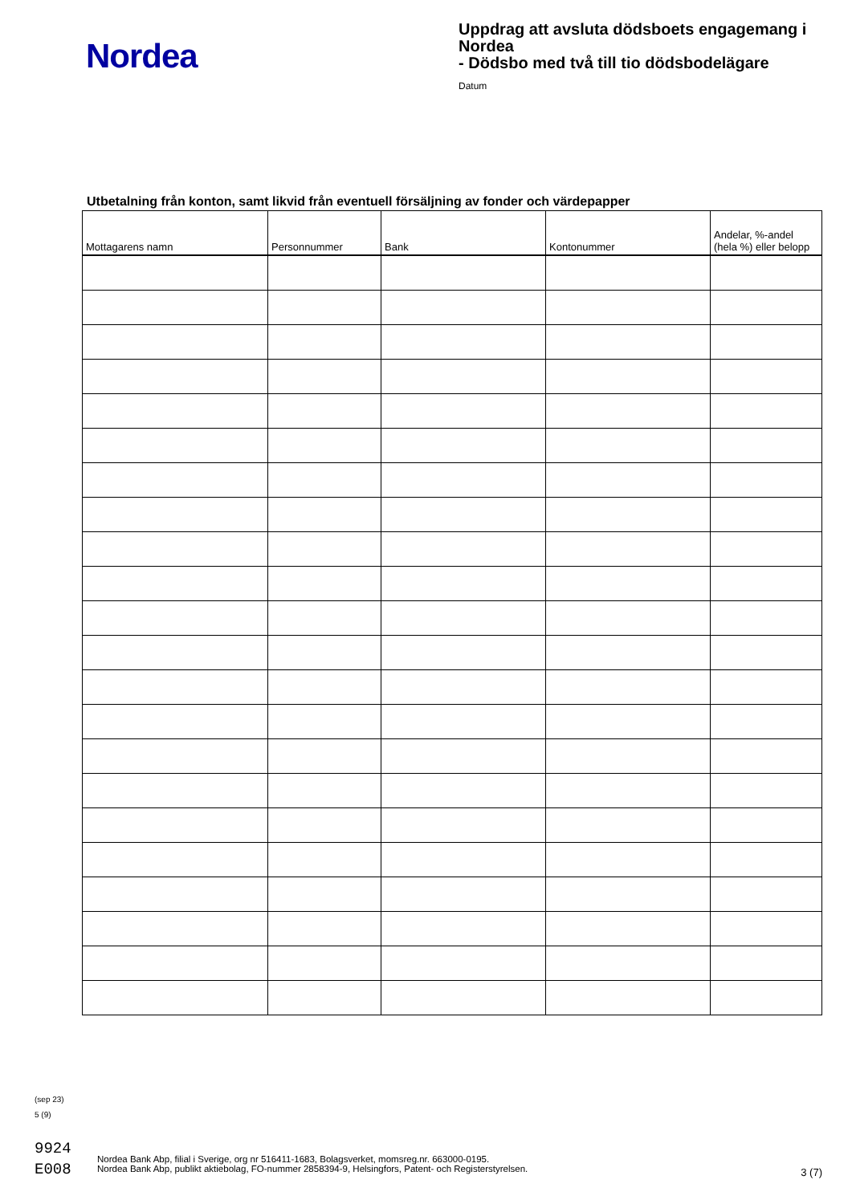Nordea
Uppdrag att avsluta dödsboets engagemang i Nordea
- Dödsbo med två till tio dödsbodelägare
Datum
Utbetalning från konton, samt likvid från eventuell försäljning av fonder och värdepapper
| Mottagarens namn | Personnummer | Bank | Kontonummer | Andelar, %-andel (hela %) eller belopp |
| --- | --- | --- | --- | --- |
(sep 23)
5 (9)
9924
E008
Nordea Bank Abp, filial i Sverige, org nr 516411-1683, Bolagsverket, momsreg.nr. 663000-0195.
Nordea Bank Abp, publikt aktiebolag, FO-nummer 2858394-9, Helsingfors, Patent- och Registerstyrelsen.
3 (7)